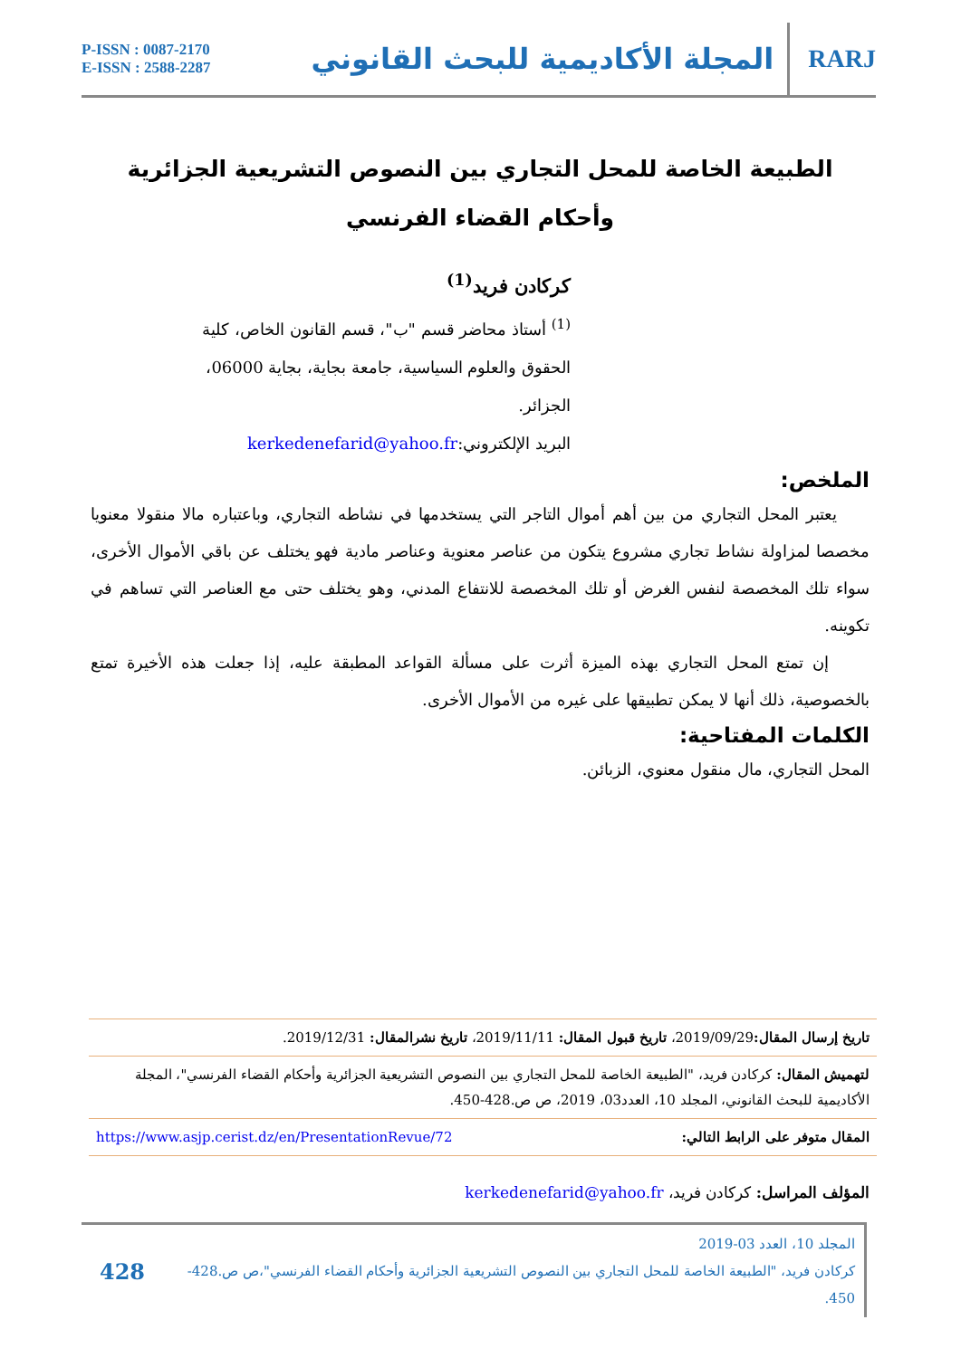P-ISSN : 0087-2170
E-ISSN : 2588-2287
المجلة الأكاديمية للبحث القانوني
RARJ
الطبيعة الخاصة للمحل التجاري بين النصوص التشريعية الجزائرية
وأحكام القضاء الفرنسي
كركادن فريد<sup>(1)</sup>
<sup>(1)</sup> أستاذ محاضر قسم "ب"، قسم القانون الخاص، كلية الحقوق والعلوم السياسية، جامعة بجاية، بجاية 06000، الجزائر.
البريد الإلكتروني:kerkedenefarid@yahoo.fr
الملخص:
يعتبر المحل التجاري من بين أهم أموال التاجر التي يستخدمها في نشاطه التجاري، وباعتباره مالا منقولا معنويا مخصصا لمزاولة نشاط تجاري مشروع يتكون من عناصر معنوية وعناصر مادية فهو يختلف عن باقي الأموال الأخرى، سواء تلك المخصصة لنفس الغرض أو تلك المخصصة للانتفاع المدني، وهو يختلف حتى مع العناصر التي تساهم في تكوينه.
إن تمتع المحل التجاري بهذه الميزة أثرت على مسألة القواعد المطبقة عليه، إذا جعلت هذه الأخيرة تمتع بالخصوصية، ذلك أنها لا يمكن تطبيقها على غيره من الأموال الأخرى.
الكلمات المفتاحية:
المحل التجاري، مال منقول معنوي، الزبائن.
تاريخ إرسال المقال: 2019/09/29، تاريخ قبول المقال: 2019/11/11، تاريخ نشرالمقال: 2019/12/31.
لتهميش المقال: كركادن فريد، "الطبيعة الخاصة للمحل التجاري بين النصوص التشريعية الجزائرية وأحكام القضاء الفرنسي"، المجلة الأكاديمية للبحث القانوني، المجلد 10، العدد03، 2019، ص ص.428-450.
المقال متوفر على الرابط التالي: https://www.asjp.cerist.dz/en/PresentationRevue/72
المؤلف المراسل: كركادن فريد، kerkedenefarid@yahoo.fr
المجلد 10، العدد 03-2019
كركادن فريد، "الطبيعة الخاصة للمحل التجاري بين النصوص التشريعية الجزائرية وأحكام القضاء الفرنسي"،ص ص.428-450.
428